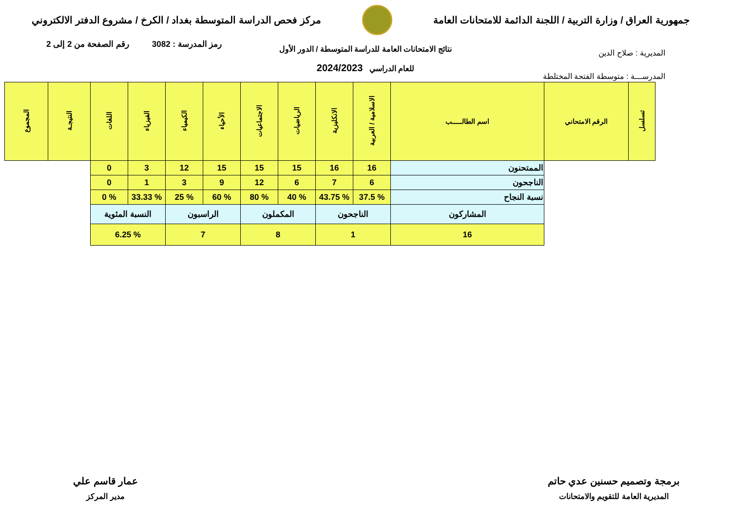جمهورية العراق / وزارة التربية / اللجنة الدائمة للامتحانات العامة
مركز فحص الدراسة المتوسطة بغداد / الكرخ / مشروع الدفتر الالكتروني
رمز المدرسة : 3082 رقم الصفحة من 2 إلى 2
نتائج الامتحانات العامة للدراسة المتوسطة / الدور الأول
للعام الدراسي 2024/2023
المديرية : صلاح الدين
المدرســـة : متوسطة الفتحة المختلطة
| تسلسل | الرقم الامتحاني | اسم الطالـــــب | الاسلامية / العربية | الانكليزية | الرياضيات | الاجتماعيات | الأحياء | الكيمياء | الفيزياء | اللغات | النتيجـة | المجموع |
| --- | --- | --- | --- | --- | --- | --- | --- | --- | --- | --- | --- | --- |
| | | الممتحنون | 16 | 16 | 15 | 15 | 15 | 12 | 3 | 0 | | |
| | | الناجحون | 6 | 7 | 6 | 12 | 9 | 3 | 1 | 0 | | |
| | | نسبة النجاح | % 37.5 | % 43.75 | % 40 | % 80 | % 60 | % 25 | % 33.33 | % 0 | | |
| | | المشاركون | الناجحون | | المكملون | | الراسبون | | النسبة المئوية | | | |
| | | 16 | 1 | | 8 | | 7 | | % 6.25 | | | |
برمجة وتصميم حسنين عدي حاتم
المديرية العامة للتقويم والامتحانات
عمار قاسم علي
مدير المركز